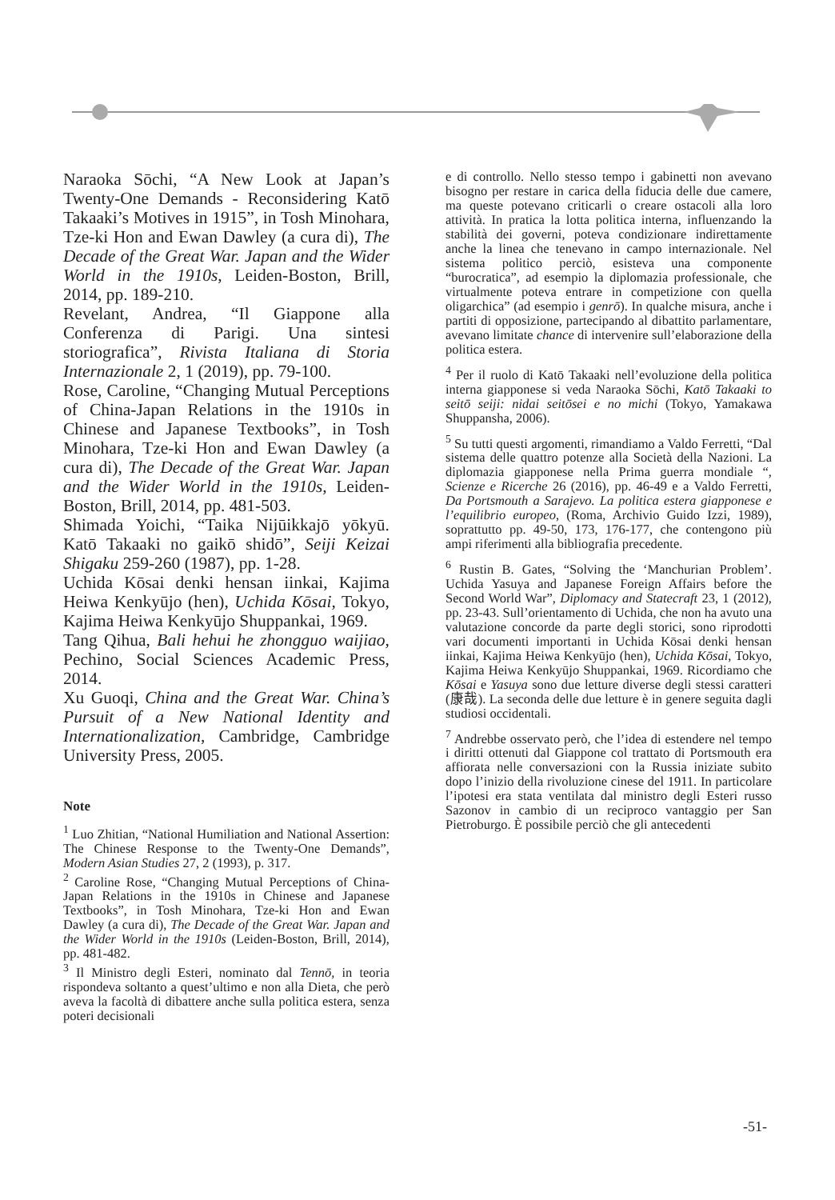Naraoka Sōchi, “A New Look at Japan’s Twenty-One Demands - Reconsidering Katō Takaaki’s Motives in 1915”, in Tosh Minohara, Tze-ki Hon and Ewan Dawley (a cura di), The Decade of the Great War. Japan and the Wider World in the 1910s, Leiden-Boston, Brill, 2014, pp. 189-210.
Revelant, Andrea, “Il Giappone alla Conferenza di Parigi. Una sintesi storiografica”, Rivista Italiana di Storia Internazionale 2, 1 (2019), pp. 79-100.
Rose, Caroline, “Changing Mutual Perceptions of China-Japan Relations in the 1910s in Chinese and Japanese Textbooks”, in Tosh Minohara, Tze-ki Hon and Ewan Dawley (a cura di), The Decade of the Great War. Japan and the Wider World in the 1910s, Leiden-Boston, Brill, 2014, pp. 481-503.
Shimada Yoichi, “Taika Nijūikkajō yōkyū. Katō Takaaki no gaikō shidō”, Seiji Keizai Shigaku 259-260 (1987), pp. 1-28.
Uchida Kōsai denki hensan iinkai, Kajima Heiwa Kenkyūjo (hen), Uchida Kōsai, Tokyo, Kajima Heiwa Kenkyūjo Shuppankai, 1969.
Tang Qihua, Bali hehui he zhongguo waijiao, Pechino, Social Sciences Academic Press, 2014.
Xu Guoqi, China and the Great War. China’s Pursuit of a New National Identity and Internationalization, Cambridge, Cambridge University Press, 2005.
Note
<sup>1</sup> Luo Zhitian, “National Humiliation and National Assertion: The Chinese Response to the Twenty-One Demands”, Modern Asian Studies 27, 2 (1993), p. 317.
<sup>2</sup> Caroline Rose, “Changing Mutual Perceptions of China-Japan Relations in the 1910s in Chinese and Japanese Textbooks”, in Tosh Minohara, Tze-ki Hon and Ewan Dawley (a cura di), The Decade of the Great War. Japan and the Wider World in the 1910s (Leiden-Boston, Brill, 2014), pp. 481-482.
<sup>3</sup> Il Ministro degli Esteri, nominato dal Tennō, in teoria rispondeva soltanto a quest’ultimo e non alla Dieta, che però aveva la facoltà di dibattere anche sulla politica estera, senza poteri decisionali
e di controllo. Nello stesso tempo i gabinetti non avevano bisogno per restare in carica della fiducia delle due camere, ma queste potevano criticarli o creare ostacoli alla loro attività. In pratica la lotta politica interna, influenzando la stabilità dei governi, poteva condizionare indirettamente anche la linea che tenevano in campo internazionale. Nel sistema politico perciò, esisteva una componente “burocratica”, ad esempio la diplomazia professionale, che virtualmente poteva entrare in competizione con quella oligarchica” (ad esempio i genrō). In qualche misura, anche i partiti di opposizione, partecipando al dibattito parlamentare, avevano limitate chance di intervenire sull’elaborazione della politica estera.
<sup>4</sup> Per il ruolo di Katō Takaaki nell’evoluzione della politica interna giapponese si veda Naraoka Sōchi, Katō Takaaki to seitō seiji: nidai seitōsei e no michi (Tokyo, Yamakawa Shuppansha, 2006).
<sup>5</sup> Su tutti questi argomenti, rimandiamo a Valdo Ferretti, “Dal sistema delle quattro potenze alla Società della Nazioni. La diplomazia giapponese nella Prima guerra mondiale “, Scienze e Ricerche 26 (2016), pp. 46-49 e a Valdo Ferretti, Da Portsmouth a Sarajevo. La politica estera giapponese e l’equilibrio europeo, (Roma, Archivio Guido Izzi, 1989), soprattutto pp. 49-50, 173, 176-177, che contengono più ampi riferimenti alla bibliografia precedente.
<sup>6</sup> Rustin B. Gates, “Solving the ‘Manchurian Problem’. Uchida Yasuya and Japanese Foreign Affairs before the Second World War”, Diplomacy and Statecraft 23, 1 (2012), pp. 23-43. Sull’orientamento di Uchida, che non ha avuto una valutazione concorde da parte degli storici, sono riprodotti vari documenti importanti in Uchida Kōsai denki hensan iinkai, Kajima Heiwa Kenkyūjo (hen), Uchida Kōsai, Tokyo, Kajima Heiwa Kenkyūjo Shuppankai, 1969. Ricordiamo che Kōsai e Yasuya sono due letture diverse degli stessi caratteri (康哉). La seconda delle due letture è in genere seguita dagli studiosi occidentali.
<sup>7</sup> Andrebbe osservato però, che l’idea di estendere nel tempo i diritti ottenuti dal Giappone col trattato di Portsmouth era affiorata nelle conversazioni con la Russia iniziate subito dopo l’inizio della rivoluzione cinese del 1911. In particolare l’ipotesi era stata ventilata dal ministro degli Esteri russo Sazonov in cambio di un reciproco vantaggio per San Pietroburgo. È possibile perciò che gli antecedenti
-51-